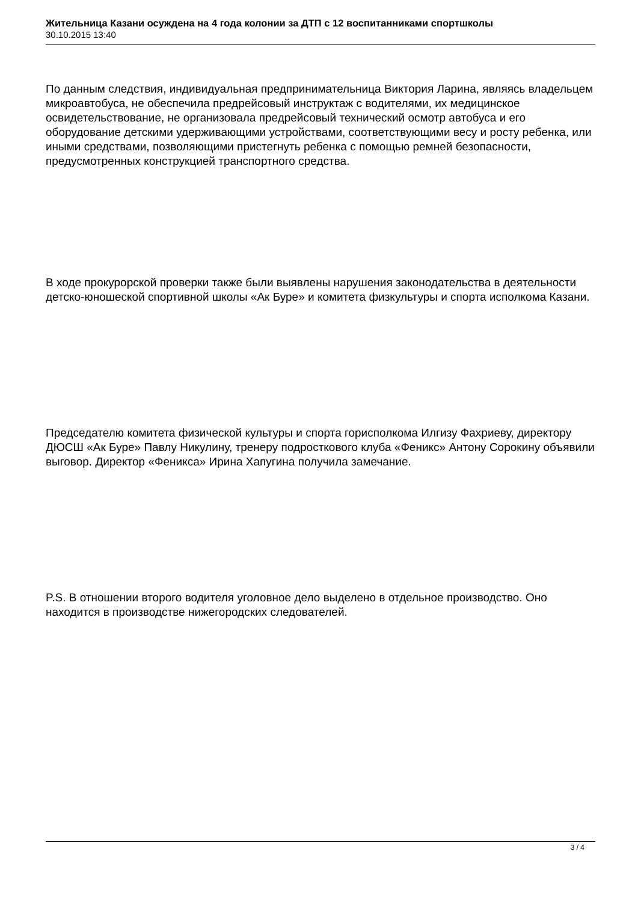Жительница Казани осуждена на 4 года колонии за ДТП с 12 воспитанниками спортшколы
30.10.2015 13:40
По данным следствия, индивидуальная предпринимательница Виктория Ларина, являясь владельцем микроавтобуса, не обеспечила предрейсовый инструктаж с водителями, их медицинское освидетельствование, не организовала предрейсовый технический осмотр автобуса и его оборудование детскими удерживающими устройствами, соответствующими весу и росту ребенка, или иными средствами, позволяющими пристегнуть ребенка с помощью ремней безопасности, предусмотренных конструкцией транспортного средства.
В ходе прокурорской проверки также были выявлены нарушения законодательства в деятельности детско-юношеской спортивной школы «Ак Буре» и комитета физкультуры и спорта исполкома Казани.
Председателю комитета физической культуры и спорта горисполкома Илгизу Фахриеву, директору ДЮСШ «Ак Буре» Павлу Никулину, тренеру подросткового клуба «Феникс» Антону Сорокину объявили выговор. Директор «Феникса» Ирина Хапугина получила замечание.
P.S. В отношении второго водителя уголовное дело выделено в отдельное производство. Оно находится в производстве нижегородских следователей.
3 / 4